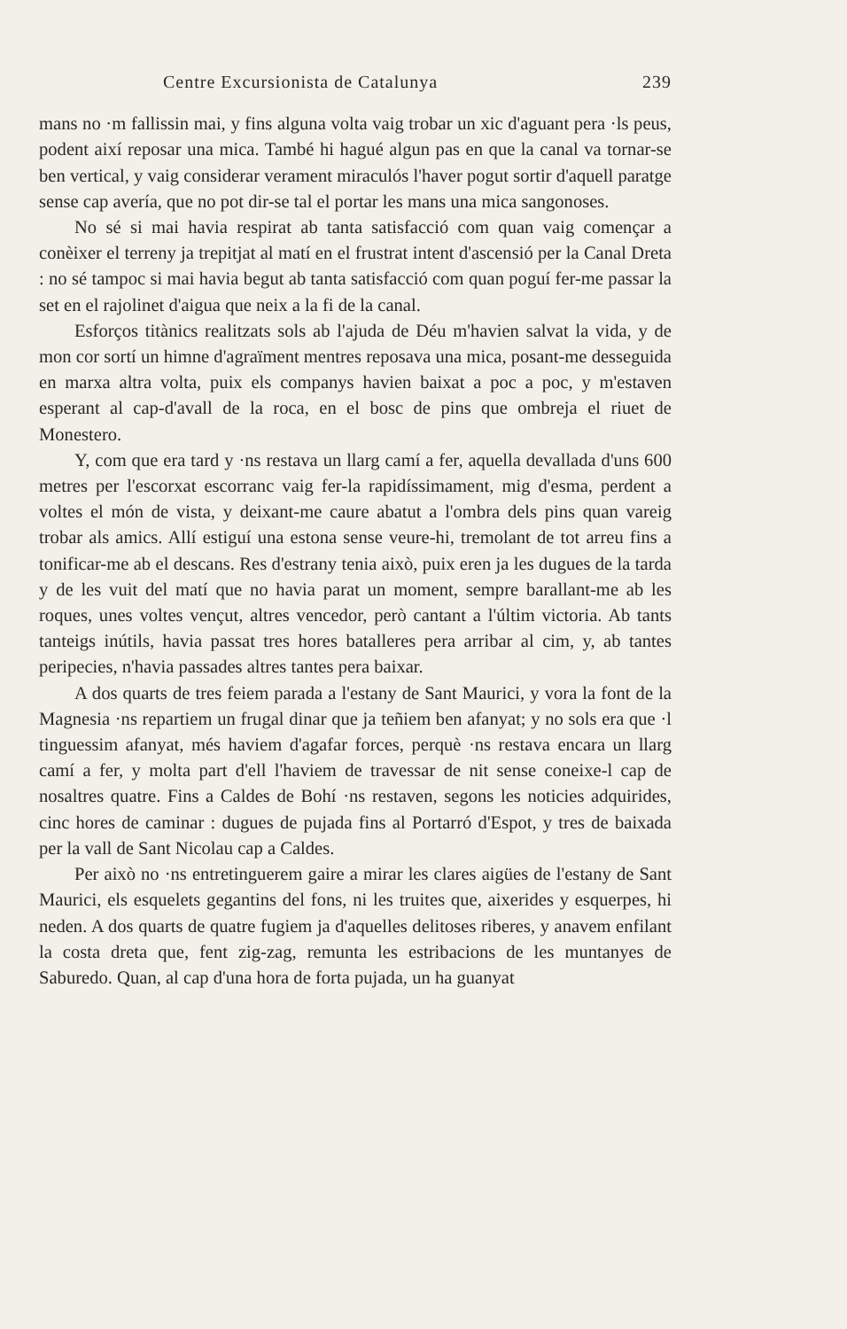Centre Excursionista de Catalunya 239
mans no ·m fallissin mai, y fins alguna volta vaig trobar un xic d'aguant pera ·ls peus, podent així reposar una mica. També hi hagué algun pas en que la canal va tornar-se ben vertical, y vaig considerar verament miraculós l'haver pogut sortir d'aquell paratge sense cap avería, que no pot dir-se tal el portar les mans una mica sangonoses.
No sé si mai havia respirat ab tanta satisfacció com quan vaig començar a conèixer el terreny ja trepitjat al matí en el frustrat intent d'ascensió per la Canal Dreta : no sé tampoc si mai havia begut ab tanta satisfacció com quan poguí fer-me passar la set en el rajolinet d'aigua que neix a la fi de la canal.
Esforços titànics realitzats sols ab l'ajuda de Déu m'havien salvat la vida, y de mon cor sortí un himne d'agraïment mentres reposava una mica, posant-me desseguida en marxa altra volta, puix els companys havien baixat a poc a poc, y m'estaven esperant al cap-d'avall de la roca, en el bosc de pins que ombreja el riuet de Monestero.
Y, com que era tard y ·ns restava un llarg camí a fer, aquella devallada d'uns 600 metres per l'escorxat escorranc vaig fer-la rapidíssimament, mig d'esma, perdent a voltes el món de vista, y deixant-me caure abatut a l'ombra dels pins quan vareig trobar als amics. Allí estiguí una estona sense veure-hi, tremolant de tot arreu fins a tonificar-me ab el descans. Res d'estrany tenia això, puix eren ja les dugues de la tarda y de les vuit del matí que no havia parat un moment, sempre barallant-me ab les roques, unes voltes vençut, altres vencedor, però cantant a l'últim victoria. Ab tants tanteigs inútils, havia passat tres hores batalleres pera arribar al cim, y, ab tantes peripecies, n'havia passades altres tantes pera baixar.
A dos quarts de tres feiem parada a l'estany de Sant Maurici, y vora la font de la Magnesia ·ns repartiem un frugal dinar que ja teñiem ben afanyat; y no sols era que ·l tinguessim afanyat, més haviem d'agafar forces, perquè ·ns restava encara un llarg camí a fer, y molta part d'ell l'haviem de travessar de nit sense coneixe-l cap de nosaltres quatre. Fins a Caldes de Bohí ·ns restaven, segons les noticies adquirides, cinc hores de caminar : dugues de pujada fins al Portarró d'Espot, y tres de baixada per la vall de Sant Nicolau cap a Caldes.
Per això no ·ns entretinguerem gaire a mirar les clares aigües de l'estany de Sant Maurici, els esquelets gegantins del fons, ni les truites que, aixerides y esquerpes, hi neden. A dos quarts de quatre fugiem ja d'aquelles delitoses riberes, y anavem enfilant la costa dreta que, fent zig-zag, remunta les estribacions de les muntanyes de Saburedo. Quan, al cap d'una hora de forta pujada, un ha guanyat